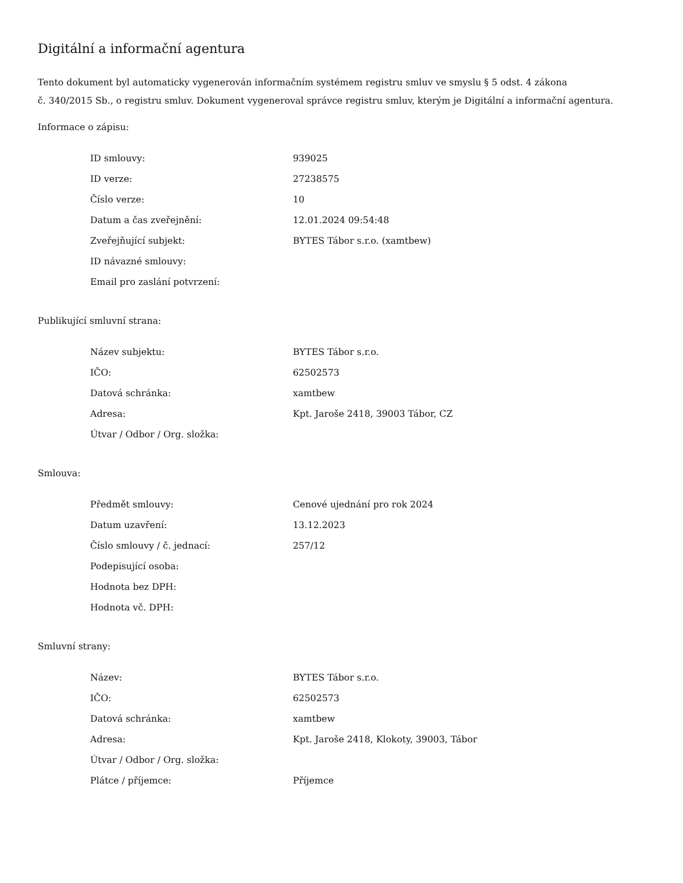Digitální a informační agentura
Tento dokument byl automaticky vygenerován informačním systémem registru smluv ve smyslu § 5 odst. 4 zákona
č. 340/2015 Sb., o registru smluv. Dokument vygeneroval správce registru smluv, kterým je Digitální a informační agentura.
Informace o zápisu:
| ID smlouvy: | 939025 |
| ID verze: | 27238575 |
| Číslo verze: | 10 |
| Datum a čas zveřejnění: | 12.01.2024 09:54:48 |
| Zveřejňující subjekt: | BYTES Tábor s.r.o. (xamtbew) |
| ID návazné smlouvy: | |
| Email pro zaslání potvrzení: | |
Publikující smluvní strana:
| Název subjektu: | BYTES Tábor s.r.o. |
| IČO: | 62502573 |
| Datová schránka: | xamtbew |
| Adresa: | Kpt. Jaroše 2418, 39003 Tábor, CZ |
| Útvar / Odbor / Org. složka: | |
Smlouva:
| Předmět smlouvy: | Cenové ujednání pro rok 2024 |
| Datum uzavření: | 13.12.2023 |
| Číslo smlouvy / č. jednací: | 257/12 |
| Podepisující osoba: | |
| Hodnota bez DPH: | |
| Hodnota vč. DPH: | |
Smluvní strany:
| Název: | BYTES Tábor s.r.o. |
| IČO: | 62502573 |
| Datová schránka: | xamtbew |
| Adresa: | Kpt. Jaroše 2418, Klokoty, 39003, Tábor |
| Útvar / Odbor / Org. složka: | |
| Plátce / příjemce: | Příjemce |